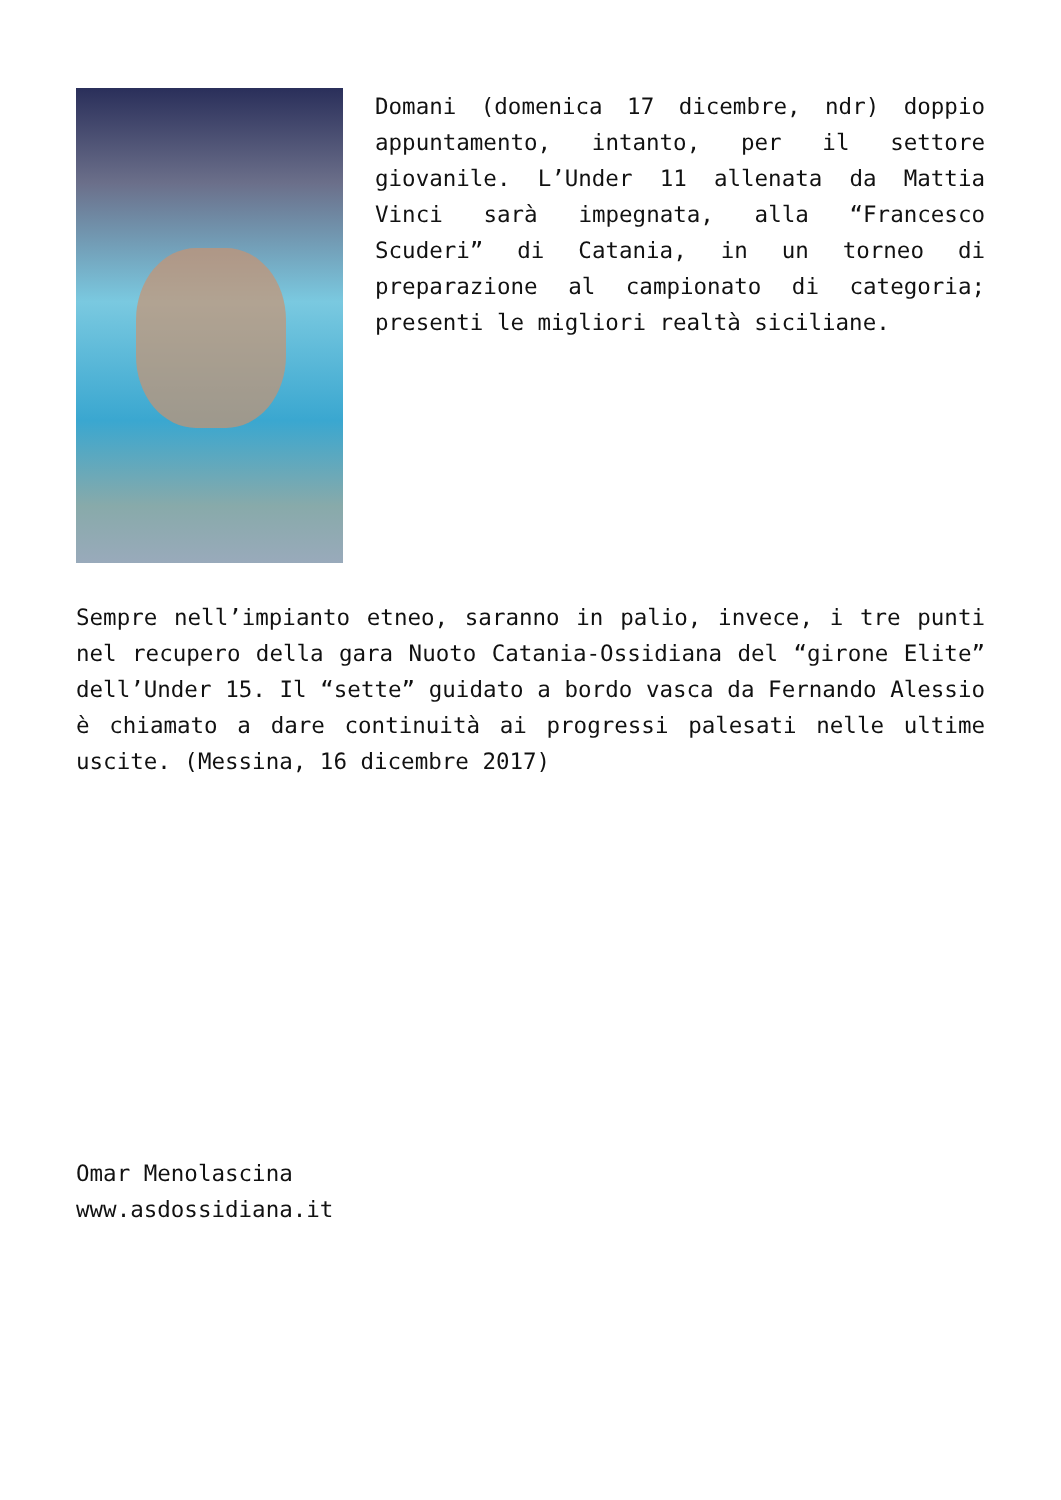Domani (domenica 17 dicembre, ndr) doppio appuntamento, intanto, per il settore giovanile. L’Under 11 allenata da Mattia Vinci sarà impegnata, alla “Francesco Scuderi” di Catania, in un torneo di preparazione al campionato di categoria; presenti le migliori realtà siciliane.
Sempre nell’impianto etneo, saranno in palio, invece, i tre punti nel recupero della gara Nuoto Catania-Ossidiana del “girone Elite” dell’Under 15. Il “sette” guidato a bordo vasca da Fernando Alessio è chiamato a dare continuità ai progressi palesati nelle ultime uscite. (Messina, 16 dicembre 2017)
Omar Menolascina
www.asdossidiana.it